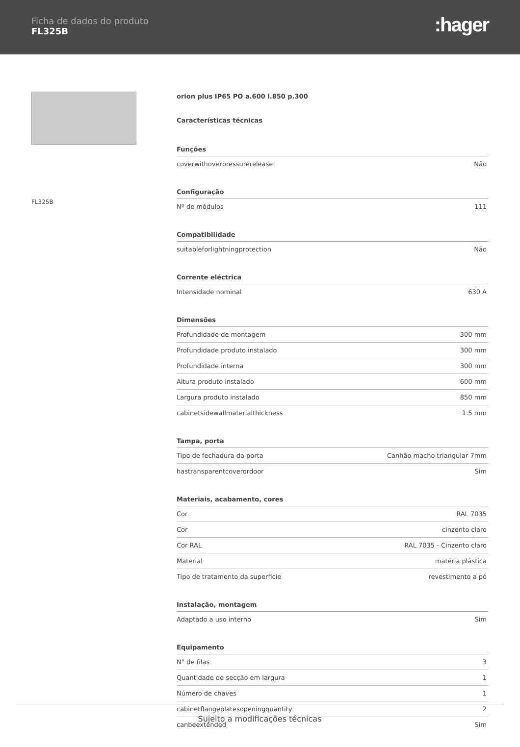Ficha de dados do produto
FL325B
:hager
FL325B
orion plus IP65 PO a.600 l.850 p.300
Características técnicas
| Funções | |
| --- | --- |
| coverwithoverpressurerelease | Não |
| Configuração | |
| --- | --- |
| Nº de módulos | 111 |
| Compatibilidade | |
| --- | --- |
| suitableforlightningprotection | Não |
| Corrente eléctrica | |
| --- | --- |
| Intensidade nominal | 630 A |
| Dimensões | |
| --- | --- |
| Profundidade de montagem | 300 mm |
| Profundidade produto instalado | 300 mm |
| Profundidade interna | 300 mm |
| Altura produto instalado | 600 mm |
| Largura produto instalado | 850 mm |
| cabinetsidewallmaterialthickness | 1.5 mm |
| Tampa, porta | |
| --- | --- |
| Tipo de fechadura da porta | Canhão macho triangular 7mm |
| hastransparentcoverordoor | Sim |
| Materiais, acabamento, cores | |
| --- | --- |
| Cor | RAL 7035 |
| Cor | cinzento claro |
| Cor RAL | RAL 7035 - Cinzento claro |
| Material | matéria plástica |
| Tipo de tratamento da superficie | revestimento a pó |
| Instalação, montagem | |
| --- | --- |
| Adaptado a uso interno | Sim |
| Equipamento | |
| --- | --- |
| N° de filas | 3 |
| Quantidade de secção em largura | 1 |
| Número de chaves | 1 |
| cabinetflangeplatesopeningquantity | 2 |
| canbeextended | Sim |
Sujeito a modificações técnicas